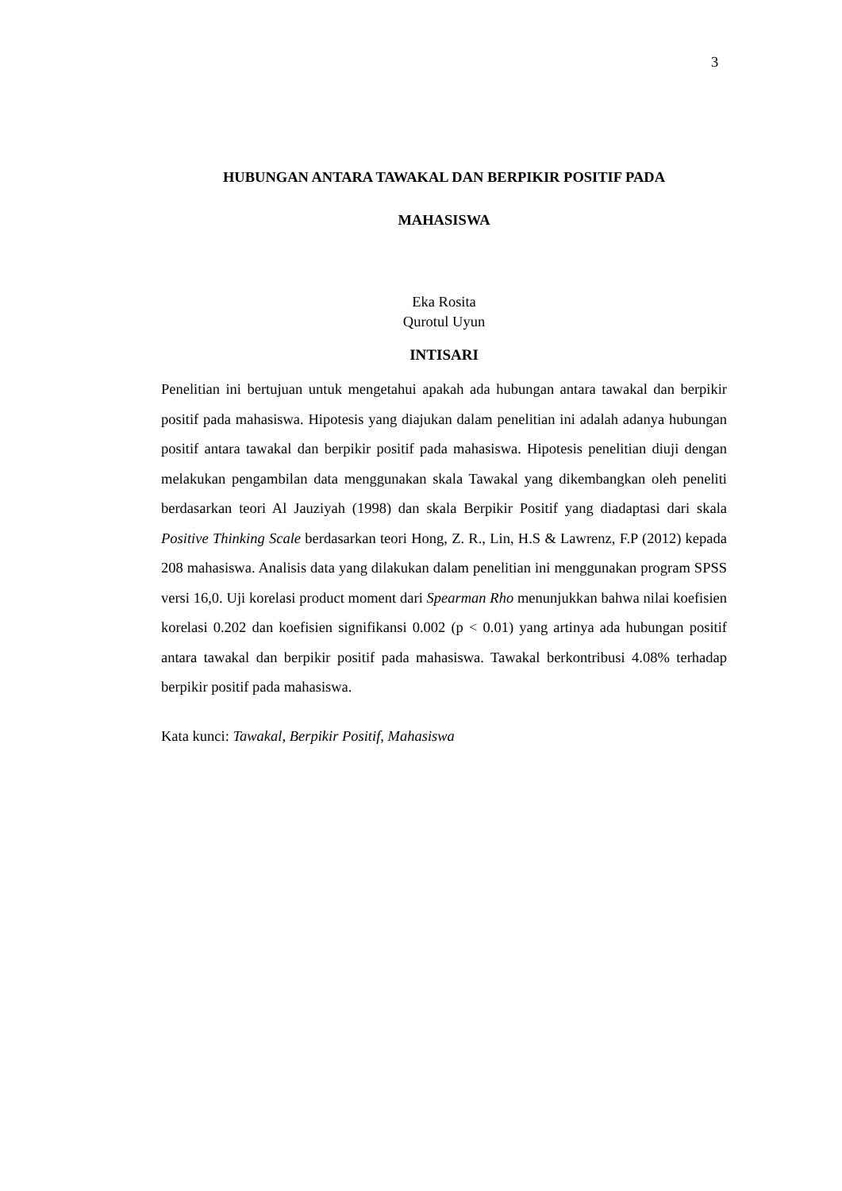3
HUBUNGAN ANTARA TAWAKAL DAN BERPIKIR POSITIF PADA
MAHASISWA
Eka Rosita
Qurotul Uyun
INTISARI
Penelitian ini bertujuan untuk mengetahui apakah ada hubungan antara tawakal dan berpikir positif pada mahasiswa. Hipotesis yang diajukan dalam penelitian ini adalah adanya hubungan positif antara tawakal dan berpikir positif pada mahasiswa. Hipotesis penelitian diuji dengan melakukan pengambilan data menggunakan skala Tawakal yang dikembangkan oleh peneliti berdasarkan teori Al Jauziyah (1998) dan skala Berpikir Positif yang diadaptasi dari skala Positive Thinking Scale berdasarkan teori Hong, Z. R., Lin, H.S & Lawrenz, F.P (2012) kepada 208 mahasiswa. Analisis data yang dilakukan dalam penelitian ini menggunakan program SPSS versi 16,0. Uji korelasi product moment dari Spearman Rho menunjukkan bahwa nilai koefisien korelasi 0.202 dan koefisien signifikansi 0.002 (p < 0.01) yang artinya ada hubungan positif antara tawakal dan berpikir positif pada mahasiswa. Tawakal berkontribusi 4.08% terhadap berpikir positif pada mahasiswa.
Kata kunci: Tawakal, Berpikir Positif, Mahasiswa